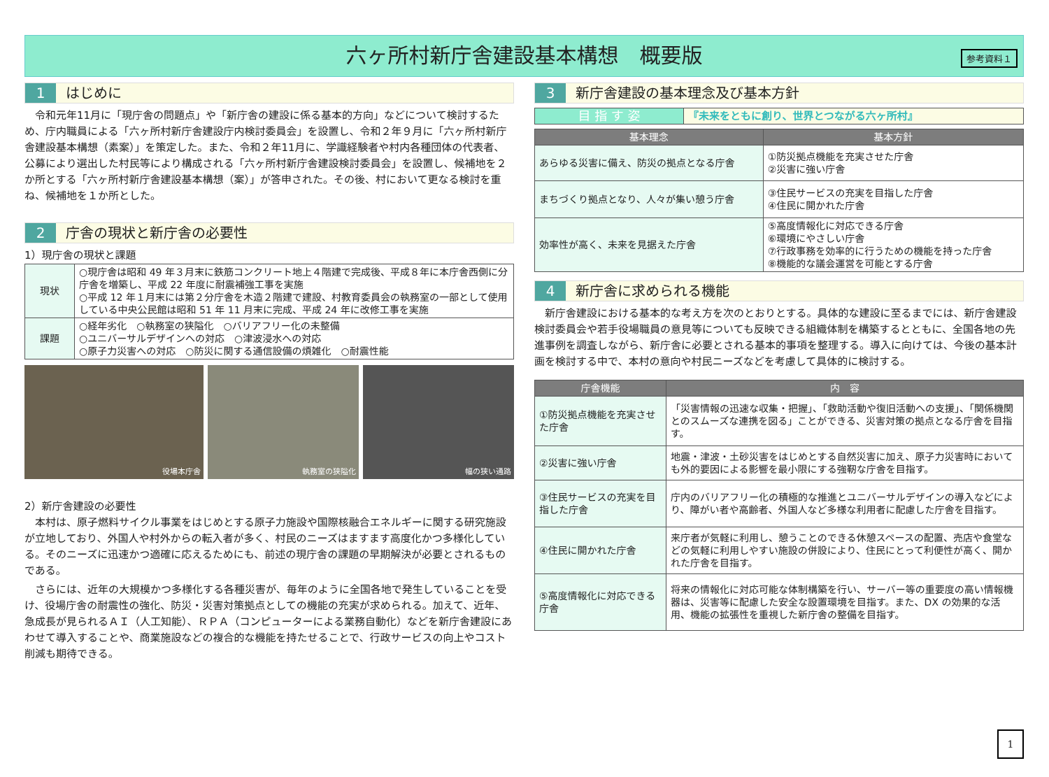参考資料１
六ヶ所村新庁舎建設基本構想　概要版
1 はじめに
　令和元年11月に「現庁舎の問題点」や「新庁舎の建設に係る基本的方向」などについて検討するため、庁内職員による「六ヶ所村新庁舎建設庁内検討委員会」を設置し、令和２年９月に「六ヶ所村新庁舎建設基本構想（素案）」を策定した。また、令和２年11月に、学識経験者や村内各種団体の代表者、公募により選出した村民等により構成される「六ヶ所村新庁舎建設検討委員会」を設置し、候補地を２か所とする「六ヶ所村新庁舎建設基本構想（案）」が答申された。その後、村において更なる検討を重ね、候補地を１か所とした。
2 庁舎の現状と新庁舎の必要性
1）現庁舎の現状と課題
| 現状 | ○現庁舎は昭和 49 年３月末に鉄筋コンクリート地上４階建で完成後、平成８年に本庁舎西側に分庁舎を増築し、平成 22 年度に耐震補強工事を実施 ○平成 12 年１月末には第２分庁舎を木造２階建で建設、村教育委員会の執務室の一部として使用している中央公民館は昭和 51 年 11 月末に完成、平成 24 年に改修工事を実施 |
| 課題 | ○経年劣化 ○執務室の狭隘化 ○バリアフリー化の未整備 ○ユニバーサルデザインへの対応 ○津波浸水への対応 ○原子力災害への対応 ○防災に関する通信設備の煩雑化 ○耐震性能 |
役場本庁舎 執務室の狭隘化 幅の狭い通路
2）新庁舎建設の必要性
　本村は、原子燃料サイクル事業をはじめとする原子力施設や国際核融合エネルギーに関する研究施設が立地しており、外国人や村外からの転入者が多く、村民のニーズはますます高度化かつ多様化している。そのニーズに迅速かつ適確に応えるためにも、前述の現庁舎の課題の早期解決が必要とされるものである。
　さらには、近年の大規模かつ多様化する各種災害が、毎年のように全国各地で発生していることを受け、役場庁舎の耐震性の強化、防災・災害対策拠点としての機能の充実が求められる。加えて、近年、急成長が見られるＡＩ（人工知能）、ＲＰＡ（コンピューターによる業務自動化）などを新庁舎建設にあわせて導入することや、商業施設などの複合的な機能を持たせることで、行政サービスの向上やコスト削減も期待できる。
3 新庁舎建設の基本理念及び基本方針
| 目 指 す 姿 | 『未来をともに創り、世界とつながる六ヶ所村』 |
| 基本理念 | 基本方針 |
| --- | --- |
| あらゆる災害に備え、防災の拠点となる庁舎 | ①防災拠点機能を充実させた庁舎 ②災害に強い庁舎 |
| まちづくり拠点となり、人々が集い憩う庁舎 | ③住民サービスの充実を目指した庁舎 ④住民に開かれた庁舎 |
| 効率性が高く、未来を見据えた庁舎 | ⑤高度情報化に対応できる庁舎 ⑥環境にやさしい庁舎 ⑦行政事務を効率的に行うための機能を持った庁舎 ⑧機能的な議会運営を可能とする庁舎 |
4 新庁舎に求められる機能
　新庁舎建設における基本的な考え方を次のとおりとする。具体的な建設に至るまでには、新庁舎建設検討委員会や若手役場職員の意見等についても反映できる組織体制を構築するとともに、全国各地の先進事例を調査しながら、新庁舎に必要とされる基本的事項を整理する。導入に向けては、今後の基本計画を検討する中で、本村の意向や村民ニーズなどを考慮して具体的に検討する。
| 庁舎機能 | 内 容 |
| --- | --- |
| ①防災拠点機能を充実させた庁舎 | 「災害情報の迅速な収集・把握」、「救助活動や復旧活動への支援」、「関係機関とのスムーズな連携を図る」ことができる、災害対策の拠点となる庁舎を目指す。 |
| ②災害に強い庁舎 | 地震・津波・土砂災害をはじめとする自然災害に加え、原子力災害時においても外的要因による影響を最小限にする強靭な庁舎を目指す。 |
| ③住民サービスの充実を目指した庁舎 | 庁内のバリアフリー化の積極的な推進とユニバーサルデザインの導入などにより、障がい者や高齢者、外国人など多様な利用者に配慮した庁舎を目指す。 |
| ④住民に開かれた庁舎 | 来庁者が気軽に利用し、憩うことのできる休憩スペースの配置、売店や食堂などの気軽に利用しやすい施設の併設により、住民にとって利便性が高く、開かれた庁舎を目指す。 |
| ⑤高度情報化に対応できる庁舎 | 将来の情報化に対応可能な体制構築を行い、サーバー等の重要度の高い情報機器は、災害等に配慮した安全な設置環境を目指す。また、DX の効果的な活用、機能の拡張性を重視した新庁舎の整備を目指す。 |
1